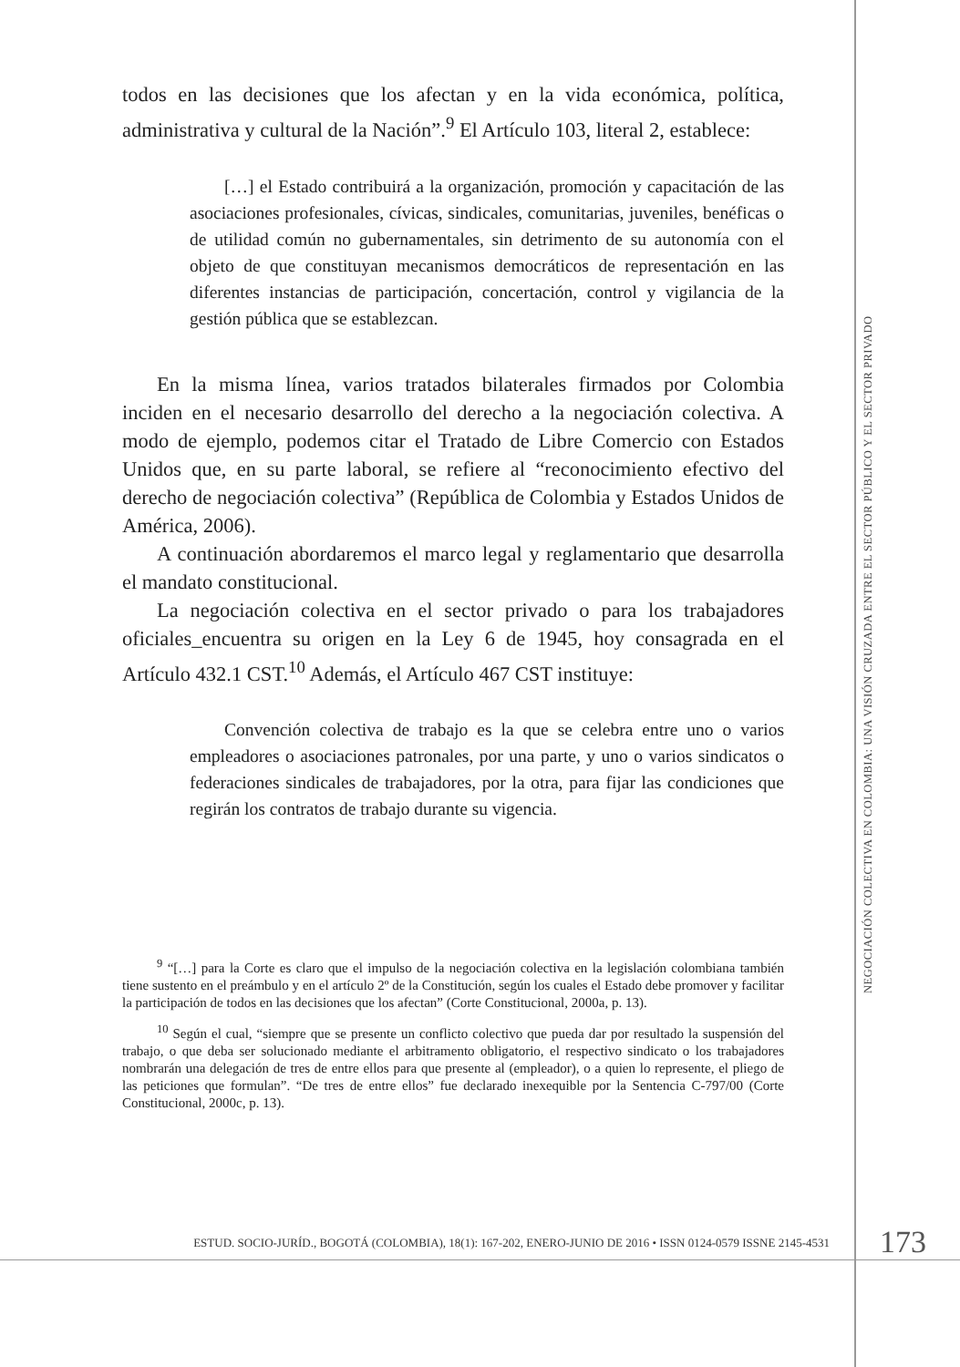todos en las decisiones que los afectan y en la vida económica, política, administrativa y cultural de la Nación”.<sup>9</sup> El Artículo 103, literal 2, establece:
[…] el Estado contribuirá a la organización, promoción y capacitación de las asociaciones profesionales, cívicas, sindicales, comunitarias, juveniles, benéficas o de utilidad común no gubernamentales, sin detrimento de su autonomía con el objeto de que constituyan mecanismos democráticos de representación en las diferentes instancias de participación, concertación, control y vigilancia de la gestión pública que se establezcan.
En la misma línea, varios tratados bilaterales firmados por Colombia inciden en el necesario desarrollo del derecho a la negociación colectiva. A modo de ejemplo, podemos citar el Tratado de Libre Comercio con Estados Unidos que, en su parte laboral, se refiere al “reconocimiento efectivo del derecho de negociación colectiva” (República de Colombia y Estados Unidos de América, 2006).
A continuación abordaremos el marco legal y reglamentario que desarrolla el mandato constitucional.
La negociación colectiva en el sector privado o para los trabajadores oficiales_encuentra su origen en la Ley 6 de 1945, hoy consagrada en el Artículo 432.1 CST.<sup>10</sup> Además, el Artículo 467 CST instituye:
Convención colectiva de trabajo es la que se celebra entre uno o varios empleadores o asociaciones patronales, por una parte, y uno o varios sindicatos o federaciones sindicales de trabajadores, por la otra, para fijar las condiciones que regirán los contratos de trabajo durante su vigencia.
<sup>9</sup> “[…] para la Corte es claro que el impulso de la negociación colectiva en la legislación colombiana también tiene sustento en el preámbulo y en el artículo 2º de la Constitución, según los cuales el Estado debe promover y facilitar la participación de todos en las decisiones que los afectan” (Corte Constitucional, 2000a, p. 13).
<sup>10</sup> Según el cual, “siempre que se presente un conflicto colectivo que pueda dar por resultado la suspensión del trabajo, o que deba ser solucionado mediante el arbitramento obligatorio, el respectivo sindicato o los trabajadores nombrarán una delegación de tres de entre ellos para que presente al (empleador), o a quien lo represente, el pliego de las peticiones que formulan”. “De tres de entre ellos” fue declarado inexequible por la Sentencia C-797/00 (Corte Constitucional, 2000c, p. 13).
NEGOCIACIÓN COLECTIVA EN COLOMBIA: UNA VISIÓN CRUZADA ENTRE EL SECTOR PÚBLICO Y EL SECTOR PRIVADO
ESTUD. SOCIO-JURÍD., BOGOTÁ (COLOMBIA), 18(1): 167-202, ENERO-JUNIO DE 2016 • ISSN 0124-0579 ISSNE 2145-4531
173